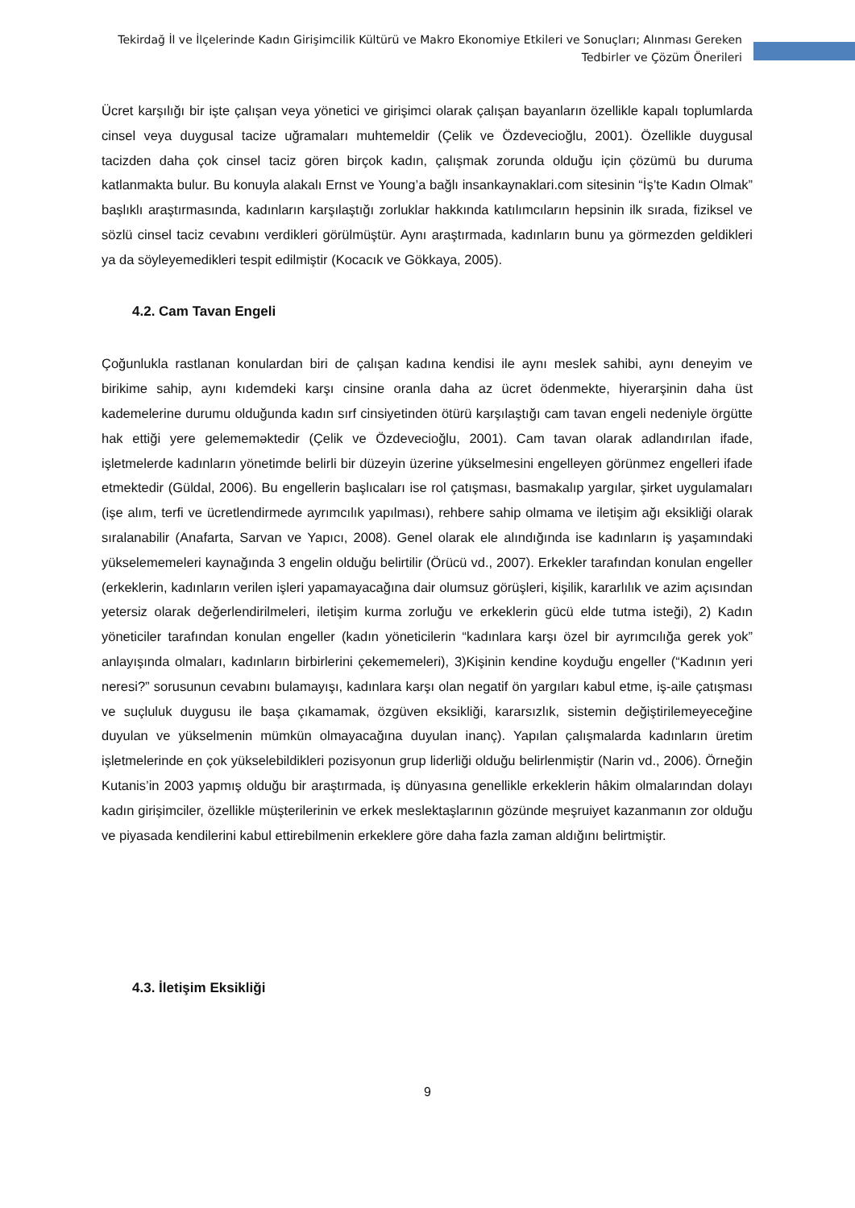Tekirdağ İl ve İlçelerinde Kadın Girişimcilik Kültürü ve Makro Ekonomiye Etkileri ve Sonuçları; Alınması Gereken Tedbirler ve Çözüm Önerileri
Ücret karşılığı bir işte çalışan veya yönetici ve girişimci olarak çalışan bayanların özellikle kapalı toplumlarda cinsel veya duygusal tacize uğramaları muhtemeldir (Çelik ve Özdevecioğlu, 2001). Özellikle duygusal tacizden daha çok cinsel taciz gören birçok kadın, çalışmak zorunda olduğu için çözümü bu duruma katlanmakta bulur. Bu konuyla alakalı Ernst ve Young’a bağlı insankaynaklari.com sitesinin “İş’te Kadın Olmak” başlıklı araştırmasında, kadınların karşılaştığı zorluklar hakkında katılımcıların hepsinin ilk sırada, fiziksel ve sözlü cinsel taciz cevabını verdikleri görülmüştür. Aynı araştırmada, kadınların bunu ya görmezden geldikleri ya da söyleyemedikleri tespit edilmiştir (Kocacık ve Gökkaya, 2005).
4.2. Cam Tavan Engeli
Çoğunlukla rastlanan konulardan biri de çalışan kadına kendisi ile aynı meslek sahibi, aynı deneyim ve birikime sahip, aynı kıdemdeki karşı cinsine oranla daha az ücret ödenmekte, hiyerarşinin daha üst kademelerine durumu olduğunda kadın sırf cinsiyetinden ötürü karşılaştığı cam tavan engeli nedeniyle örgütte hak ettiği yere gelememəktedir (Çelik ve Özdevecioğlu, 2001). Cam tavan olarak adlandırılan ifade, işletmelerde kadınların yönetimde belirli bir düzeyin üzerine yükselmesini engelleyen görünmez engelleri ifade etmektedir (Güldal, 2006). Bu engellerin başlıcaları ise rol çatışması, basmakalıp yargılar, şirket uygulamaları (işe alım, terfi ve ücretlendirmede ayrımcılık yapılması), rehbere sahip olmama ve iletişim ağı eksikliği olarak sıralanabilir (Anafarta, Sarvan ve Yapıcı, 2008). Genel olarak ele alındığında ise kadınların iş yaşamındaki yükselememeleri kaynağında 3 engelin olduğu belirtilir (Örücü vd., 2007). Erkekler tarafından konulan engeller (erkeklerin, kadınların verilen işleri yapamayacağına dair olumsuz görüşleri, kişilik, kararlılık ve azim açısından yetersiz olarak değerlendirilmeleri, iletişim kurma zorluğu ve erkeklerin gücü elde tutma isteği), 2) Kadın yöneticiler tarafından konulan engeller (kadın yöneticilerin “kadınlara karşı özel bir ayrımcılığa gerek yok” anlayışında olmaları, kadınların birbirlerini çekememeleri), 3)Kişinin kendine koyduğu engeller (“Kadının yeri neresi?” sorusunun cevabını bulamayışı, kadınlara karşı olan negatif ön yargıları kabul etme, iş-aile çatışması ve suçluluk duygusu ile başa çıkamamak, özgüven eksikliği, kararsızlık, sistemin değiştirilemeyeceğine duyulan ve yükselmenin mümkün olmayacağına duyulan inanç). Yapılan çalışmalarda kadınların üretim işletmelerinde en çok yükselebildikleri pozisyonun grup liderliği olduğu belirlenmiştir (Narin vd., 2006). Örneğin Kutanis’in 2003 yapmış olduğu bir araştırmada, iş dünyasına genellikle erkeklerin hâkim olmalarından dolayı kadın girişimciler, özellikle müşterilerinin ve erkek meslektaşlarının gözünde meşruiyet kazanmanın zor olduğu ve piyasada kendilerini kabul ettirebilmenin erkeklere göre daha fazla zaman aldığını belirtmiştir.
4.3. İletişim Eksikliği
9